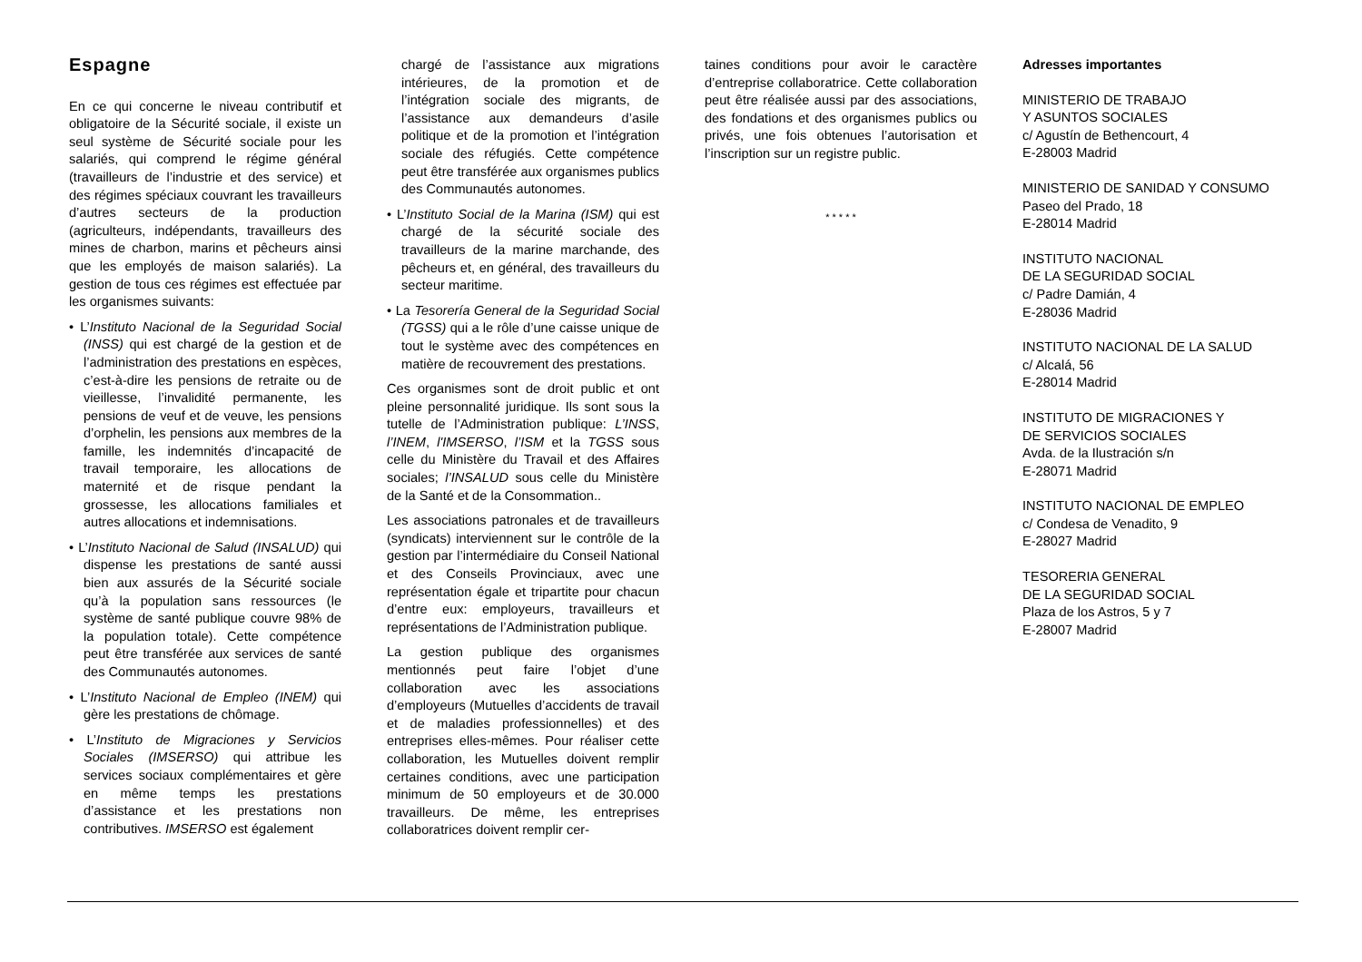Espagne
En ce qui concerne le niveau contributif et obligatoire de la Sécurité sociale, il existe un seul système de Sécurité sociale pour les salariés, qui comprend le régime général (travailleurs de l’industrie et des service) et des régimes spéciaux couvrant les travailleurs d’autres secteurs de la production (agriculteurs, indépendants, travailleurs des mines de charbon, marins et pêcheurs ainsi que les employés de maison salariés). La gestion de tous ces régimes est effectuée par les organismes suivants:
• L’Instituto Nacional de la Seguridad Social (INSS) qui est chargé de la gestion et de l’administration des prestations en espèces, c’est-à-dire les pensions de retraite ou de vieillesse, l’invalidité permanente, les pensions de veuf et de veuve, les pensions d’orphelin, les pensions aux membres de la famille, les indemnités d’incapacité de travail temporaire, les allocations de maternité et de risque pendant la grossesse, les allocations familiales et autres allocations et indemnisations.
• L’Instituto Nacional de Salud (INSALUD) qui dispense les prestations de santé aussi bien aux assurés de la Sécurité sociale qu’à la population sans ressources (le système de santé publique couvre 98% de la population totale). Cette compétence peut être transférée aux services de santé des Communautés autonomes.
• L’Instituto Nacional de Empleo (INEM) qui gère les prestations de chômage.
• L’Instituto de Migraciones y Servicios Sociales (IMSERSO) qui attribue les services sociaux complémentaires et gère en même temps les prestations d’assistance et les prestations non contributives. IMSERSO est également
chargé de l’assistance aux migrations intérieures, de la promotion et de l’intégration sociale des migrants, de l’assistance aux demandeurs d’asile politique et de la promotion et l’intégration sociale des réfugiés. Cette compétence peut être transférée aux organismes publics des Communautés autonomes.
• L’Instituto Social de la Marina (ISM) qui est chargé de la sécurité sociale des travailleurs de la marine marchande, des pêcheurs et, en général, des travailleurs du secteur maritime.
• La Tesorería General de la Seguridad Social (TGSS) qui a le rôle d’une caisse unique de tout le système avec des compétences en matière de recouvrement des prestations.
Ces organismes sont de droit public et ont pleine personnalité juridique. Ils sont sous la tutelle de l’Administration publique: L’INSS, l’INEM, l'IMSERSO, l’ISM et la TGSS sous celle du Ministère du Travail et des Affaires sociales; l’INSALUD sous celle du Ministère de la Santé et de la Consommation..
Les associations patronales et de travailleurs (syndicats) interviennent sur le contrôle de la gestion par l’intermédiaire du Conseil National et des Conseils Provinciaux, avec une représentation égale et tripartite pour chacun d’entre eux: employeurs, travailleurs et représentations de l’Administration publique.
La gestion publique des organismes mentionnés peut faire l’objet d’une collaboration avec les associations d’employeurs (Mutuelles d’accidents de travail et de maladies professionnelles) et des entreprises elles-mêmes. Pour réaliser cette collaboration, les Mutuelles doivent remplir certaines conditions, avec une participation minimum de 50 employeurs et de 30.000 travailleurs. De même, les entreprises collaboratrices doivent remplir cer-
taines conditions pour avoir le caractère d’entreprise collaboratrice. Cette collaboration peut être réalisée aussi par des associations, des fondations et des organismes publics ou privés, une fois obtenues l’autorisation et l’inscription sur un registre public.
* * * * *
Adresses importantes
MINISTERIO DE TRABAJO
Y ASUNTOS SOCIALES
c/ Agustín de Bethencourt, 4
E-28003 Madrid
MINISTERIO DE SANIDAD Y CONSUMO
Paseo del Prado, 18
E-28014 Madrid
INSTITUTO NACIONAL
DE LA SEGURIDAD SOCIAL
c/ Padre Damián, 4
E-28036 Madrid
INSTITUTO NACIONAL DE LA SALUD
c/ Alcalá, 56
E-28014 Madrid
INSTITUTO DE MIGRACIONES Y
DE SERVICIOS SOCIALES
Avda. de la Ilustración s/n
E-28071 Madrid
INSTITUTO NACIONAL DE EMPLEO
c/ Condesa de Venadito, 9
E-28027 Madrid
TESORERIA GENERAL
DE LA SEGURIDAD SOCIAL
Plaza de los Astros, 5 y 7
E-28007 Madrid